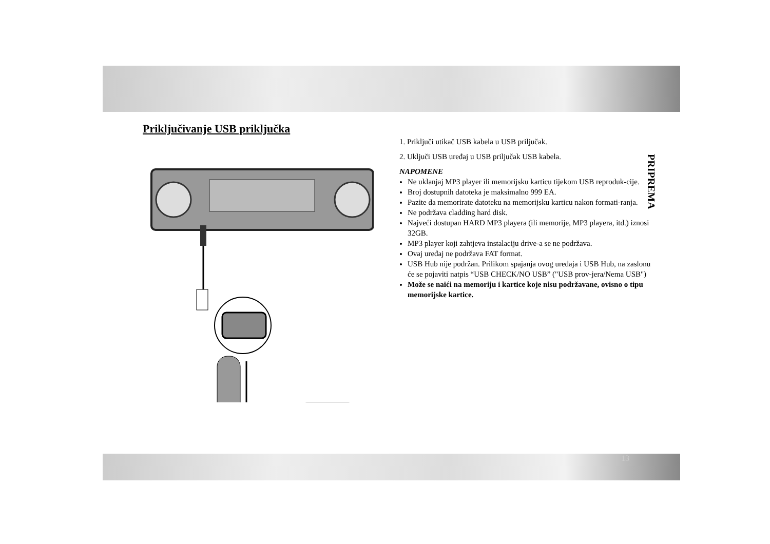Priključivanje USB priključka
1. Priključi utikač USB kabela u USB priljučak.
2. Uključi USB uređaj u USB priljučak USB kabela.
NAPOMENE
Ne uklanjaj MP3 player ili memorijsku karticu tijekom USB reproduk-cije.
Broj dostupnih datoteka je maksimalno 999 EA.
Pazite da memorirate datoteku na memorijsku karticu nakon formati-ranja.
Ne podržava cladding hard disk.
Najveći dostupan HARD MP3 playera (ili memorije, MP3 playera, itd.) iznosi 32GB.
MP3 player koji zahtjeva instalaciju drive-a se ne podržava.
Ovaj uređaj ne podržava FAT format.
USB Hub nije podržan. Prilikom spajanja ovog uređaja i USB Hub, na zaslonu će se pojaviti natpis “USB CHECK/NO USB” ("USB prov-jera/Nema USB")
Može se naići na memoriju i kartice koje nisu podržavane, ovisno o tipu memorijske kartice.
PRIPREMA
13